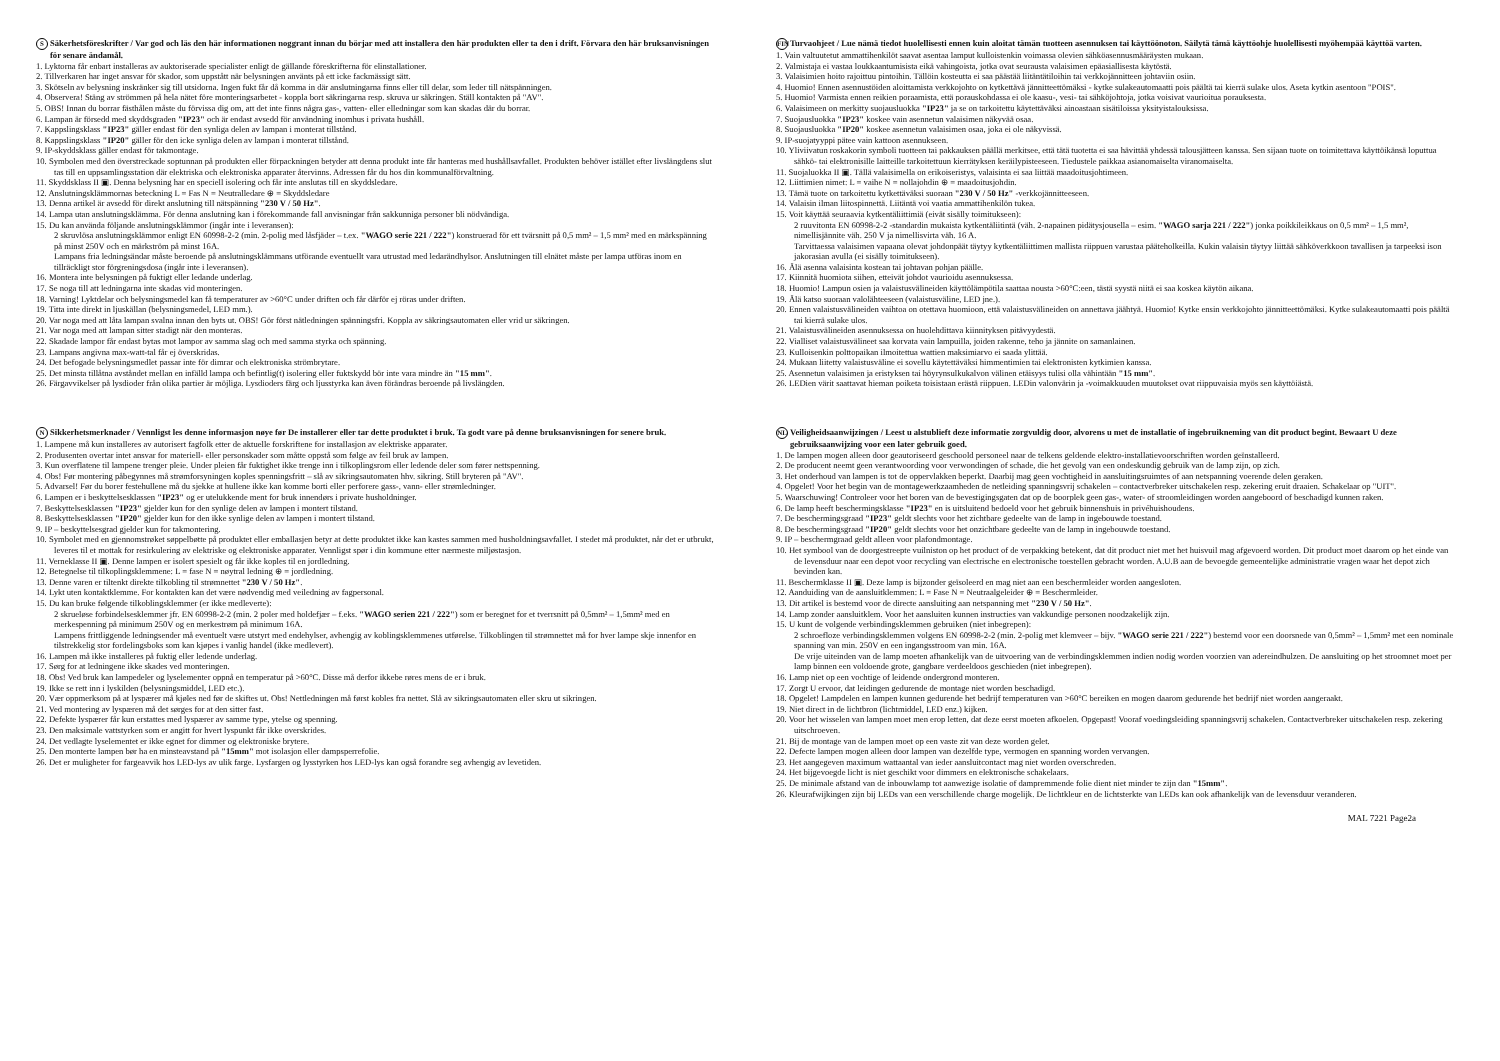S Säkerhetsföreskrifter / Var god och läs den här informationen noggrant innan du börjar med att installera den här produkten eller ta den i drift. Förvara den här bruksanvisningen för senare ändamål.
1. Lyktorna får enbart installeras av auktoriserade specialister enligt de gällande föreskrifterna för elinstallationer.
2. Tillverkaren har inget ansvar för skador, som uppstått när belysningen använts på ett icke fackmässigt sätt.
3. Skötseln av belysning inskränker sig till utsidorna. Ingen fukt får då komma in där anslutningarna finns eller till delar, som leder till nätspänningen.
4. Observera! Stäng av strömmen på hela nätet före monteringsarbetet - koppla bort säkringarna resp. skruva ur säkringen. Ställ kontakten på "AV".
5. OBS! Innan du borrar fästhålen måste du förvissa dig om, att det inte finns några gas-, vatten- eller elledningar som kan skadas där du borrar.
6. Lampan är försedd med skyddsgraden "IP23" och är endast avsedd för användning inomhus i privata hushåll.
7. Kappslingsklass "IP23" gäller endast för den synliga delen av lampan i monterat tillstånd.
8. Kappslingsklass "IP20" gäller för den icke synliga delen av lampan i monterat tillstånd.
9. IP-skyddsklass gäller endast för takmontage.
10. Symbolen med den överstreckade soptunnan på produkten eller förpackningen betyder att denna produkt inte får hanteras med hushållsavfallet. Produkten behöver istället efter livslängdens slut tas till en uppsamlingsstation där elektriska och elektroniska apparater återvinns. Adressen får du hos din kommunalförvaltning.
11. Skyddsklass II ▣. Denna belysning har en speciell isolering och får inte anslutas till en skyddsledare.
12. Anslutningsklämmornas beteckning L = Fas N = Neutralledare ⊕ = Skyddsledare
13. Denna artikel är avsedd för direkt anslutning till nätspänning "230 V / 50 Hz".
14. Lampa utan anslutningsklämma. För denna anslutning kan i förekommande fall anvisningar från sakkunniga personer bli nödvändiga.
15. Du kan använda följande anslutningsklämmor (ingår inte i leveransen):
2 skruvlösa anslutningsklämmor enligt EN 60998-2-2 (min. 2-polig med låsfjäder – t.ex. "WAGO serie 221 / 222") konstruerad för ett tvärsnitt på 0,5 mm² – 1,5 mm² med en märkspänning på minst 250V och en märkström på minst 16A.
Lampans fria ledningsändar måste beroende på anslutningsklämmans utförande eventuellt vara utrustad med ledarändhylsor. Anslutningen till elnätet måste per lampa utföras inom en tillräckligt stor förgreningsdosa (ingår inte i leveransen).
16. Montera inte belysningen på fuktigt eller ledande underlag.
17. Se noga till att ledningarna inte skadas vid monteringen.
18. Varning! Lyktdelar och belysningsmedel kan få temperaturer av >60°C under driften och får därför ej röras under driften.
19. Titta inte direkt in ljuskällan (belysningsmedel, LED mm.).
20. Var noga med att låta lampan svalna innan den byts ut. OBS! Gör först nätledningen spänningsfri. Koppla av säkringsautomaten eller vrid ur säkringen.
21. Var noga med att lampan sitter stadigt när den monteras.
22. Skadade lampor får endast bytas mot lampor av samma slag och med samma styrka och spänning.
23. Lampans angivna max-watt-tal får ej överskridas.
24. Det befogade belysningsmedlet passar inte för dimrar och elektroniska strömbrytare.
25. Det minsta tillåtna avståndet mellan en infälld lampa och befintlig(t) isolering eller fuktskydd bör inte vara mindre än "15 mm".
26. Färgavvikelser på lysdioder från olika partier är möjliga. Lysdioders färg och ljusstyrka kan även förändras beroende på livslängden.
N Sikkerhetsmerknader / Vennligst les denne informasjon nøye før De installerer eller tar dette produktet i bruk. Ta godt vare på denne bruksanvisningen for senere bruk.
1. Lampene må kun installeres av autorisert fagfolk etter de aktuelle forskriftene for installasjon av elektriske apparater.
2. Produsenten overtar intet ansvar for materiell- eller personskader som måtte oppstå som følge av feil bruk av lampen.
3. Kun overflatene til lampene trenger pleie. Under pleien får fuktighet ikke trenge inn i tilkoplingsrom eller ledende deler som fører nettspenning.
4. Obs! Før montering påbegynnes må strømforsyningen koples spenningsfritt – slå av sikringsautomaten hhv. sikring. Still bryteren på "AV".
5. Advarsel! Før du borer festehullene må du sjekke at hullene ikke kan komme borti eller perforere gass-, vann- eller strømledninger.
6. Lampen er i beskyttelsesklassen "IP23" og er utelukkende ment for bruk innendørs i private husholdninger.
7. Beskyttelsesklassen "IP23" gjelder kun for den synlige delen av lampen i montert tilstand.
8. Beskyttelsesklassen "IP20" gjelder kun for den ikke synlige delen av lampen i montert tilstand.
9. IP – beskyttelsesgrad gjelder kun for takmontering.
10. Symbolet med en gjennomstrøket søppelbøtte på produktet eller emballasjen betyr at dette produktet ikke kan kastes sammen med husholdningsavfallet. I stedet må produktet, når det er utbrukt, leveres til et mottak for resirkulering av elektriske og elektroniske apparater. Vennligst spør i din kommune etter nærmeste miljøstasjon.
11. Verneklasse II ▣. Denne lampen er isolert spesielt og får ikke koples til en jordledning.
12. Betegnelse til tilkoplingsklemmene: L = fase N = nøytral ledning ⊕ = jordledning.
13. Denne varen er tiltenkt direkte tilkobling til strømnettet "230 V / 50 Hz".
14. Lykt uten kontaktklemme. For kontakten kan det være nødvendig med veiledning av fagpersonal.
15. Du kan bruke følgende tilkoblingsklemmer (er ikke medleverte):
2 skrueløse forbindelsesklemmer jfr. EN 60998-2-2 (min. 2 poler med holdefjær – f.eks. "WAGO serien 221 / 222") som er beregnet for et tverrsnitt på 0,5mm² – 1,5mm² med en merkespenning på minimum 250V og en merkestrøm på minimum 16A.
Lampens frittliggende ledningsender må eventuelt være utstyrt med endehylser, avhengig av koblingsklemmenes utførelse. Tilkoblingen til strømnettet må for hver lampe skje innenfor en tilstrekkelig stor fordelingsboks som kan kjøpes i vanlig handel (ikke medlevert).
16. Lampen må ikke installeres på fuktig eller ledende underlag.
17. Sørg for at ledningene ikke skades ved monteringen.
18. Obs! Ved bruk kan lampedeler og lyselementer oppnå en temperatur på >60°C. Disse må derfor ikkebe røres mens de er i bruk.
19. Ikke se rett inn i lyskilden (belysningsmiddel, LED etc.).
20. Vær oppmerksom på at lyspærer må kjøles ned før de skiftes ut. Obs! Nettledningen må først kobles fra nettet. Slå av sikringsautomaten eller skru ut sikringen.
21. Ved montering av lyspæren må det sørges for at den sitter fast.
22. Defekte lyspærer får kun erstattes med lyspærer av samme type, ytelse og spenning.
23. Den maksimale vattstyrken som er angitt for hvert lyspunkt får ikke overskrides.
24. Det vedlagte lyselementet er ikke egnet for dimmer og elektroniske brytere.
25. Den monterte lampen bør ha en minsteavstand på "15mm" mot isolasjon eller dampsperrefolie.
26. Det er muligheter for fargeavvik hos LED-lys av ulik farge. Lysfargen og lysstyrken hos LED-lys kan også forandre seg avhengig av levetiden.
FIN Turvaohjeet / Lue nämä tiedot huolellisesti ennen kuin aloitat tämän tuotteen asennuksen tai käyttöönoton. Säilytä tämä käyttöohje huolellisesti myöhempää käyttöä varten.
1. Vain valtuutetut ammattihenkilöt saavat asentaa lamput kulloistenkin voimassa olevien sähköasennusmääräysten mukaan.
2. Valmistaja ei vastaa loukkaantumisista eikä vahingoista, jotka ovat seurausta valaisimen epäasiallisesta käytöstä.
3. Valaisimien hoito rajoittuu pintoihin. Tällöin kosteutta ei saa päästää liitäntätiloihin tai verkkojännitteen johtaviin osiin.
4. Huomio! Ennen asennustöiden aloittamista verkkojohto on kytkettävä jännitteettömäksi - kytke sulakeautomaatti pois päältä tai kierrä sulake ulos. Aseta kytkin asentoon "POIS".
5. Huomio! Varmista ennen reikien poraamista, että porauskohdassa ei ole kaasu-, vesi- tai sähköjohtoja, jotka voisivat vaurioitua porauksesta.
6. Valaisimeen on merkitty suojausluokka "IP23" ja se on tarkoitettu käytettäväksi ainoastaan sisätiloissa yksityistalouksissa.
7. Suojausluokka "IP23" koskee vain asennetun valaisimen näkyvää osaa.
8. Suojausluokka "IP20" koskee asennetun valaisimen osaa, joka ei ole näkyvissä.
9. IP-suojatyyppi pätee vain kattoon asennukseen.
10. Yliviivatun roskakorin symboli tuotteen tai pakkauksen päällä merkitsee, että tätä tuotetta ei saa hävittää yhdessä talousjätteen kanssa. Sen sijaan tuote on toimitettava käyttöikänsä loputtua sähkö- tai elektronisille laitteille tarkoitettuun kierrätyksen keräilypisteeseen. Tiedustele paikkaa asianomaiselta viranomaiselta.
11. Suojaluokka II ▣. Tällä valaisimella on erikoiseristys, valaisinta ei saa liittää maadoitusjohtimeen.
12. Liittimien nimet: L = vaihe N = nollajohdin ⊕ = maadoitusjohdin.
13. Tämä tuote on tarkoitettu kytkettäväksi suoraan "230 V / 50 Hz" -verkkojännitteeseen.
14. Valaisin ilman liitospinnettä. Liitäntä voi vaatia ammattihenkilön tukea.
15. Voit käyttää seuraavia kytkentäliittimiä (eivät sisälly toimitukseen):
2 ruuvitonta EN 60998-2-2 -standardin mukaista kytkentäliitintä (väh. 2-napainen pidätysjousella – esim. "WAGO sarja 221 / 222") jonka poikkileikkaus on 0,5 mm² – 1,5 mm², nimellisjännite väh. 250 V ja nimellisvirta väh. 16 A.
Tarvittaessa valaisimen vapaana olevat johdonpäät täytyy kytkentäliittimen mallista riippuen varustaa pääteholkeilla. Kukin valaisin täytyy liittää sähköverkkoon tavallisen ja tarpeeksi ison jakorasian avulla (ei sisälly toimitukseen).
16. Älä asenna valaisinta kostean tai johtavan pohjan päälle.
17. Kiinnitä huomiota siihen, etteivät johdot vaurioidu asennuksessa.
18. Huomio! Lampun osien ja valaistusvälineiden käyttölämpötila saattaa nousta >60°C:een, tästä syystä niitä ei saa koskea käytön aikana.
19. Älä katso suoraan valolähteeseen (valaistusväline, LED jne.).
20. Ennen valaistusvälineiden vaihtoa on otettava huomioon, että valaistusvälineiden on annettava jäähtyä. Huomio! Kytke ensin verkkojohto jännitteettömäksi. Kytke sulakeautomaatti pois päältä tai kierrä sulake ulos.
21. Valaistusvälineiden asennuksessa on huolehdittava kiinnityksen pitävyydestä.
22. Vialliset valaistusvälineet saa korvata vain lampuilla, joiden rakenne, teho ja jännite on samanlainen.
23. Kulloisenkin polttopaikan ilmoitettua wattien maksimiarvo ei saada ylittää.
24. Mukaan liitetty valaistusväline ei sovellu käytettäväksi himmentimien tai elektronisten kytkimien kanssa.
25. Asennetun valaisimen ja eristyksen tai höyrynsulkukalvon välinen etäisyys tulisi olla vähintään "15 mm".
26. LEDien värit saattavat hieman poiketa toisistaan erästä riippuen. LEDin valonvärin ja -voimakkuuden muutokset ovat riippuvaisia myös sen käyttöiästä.
NL Veiligheidsaanwijzingen / Leest u alstublieft deze informatie zorgvuldig door, alvorens u met de installatie of ingebruikneming van dit product begint. Bewaart U deze gebruiksaanwijzing voor een later gebruik goed.
1. De lampen mogen alleen door geautoriseerd geschoold personeel naar de telkens geldende elektro-installatievoorschriften worden geïnstalleerd.
2. De producent neemt geen verantwoording voor verwondingen of schade, die het gevolg van een ondeskundig gebruik van de lamp zijn, op zich.
3. Het onderhoud van lampen is tot de oppervlakken beperkt. Daarbij mag geen vochtigheid in aansluitingsruimtes of aan netspanning voerende delen geraken.
4. Opgelet! Voor het begin van de montagewerkzaamheden de netleiding spanningsvrij schakelen – contactverbreker uitschakelen resp. zekering eruit draaien. Schakelaar op "UIT".
5. Waarschuwing! Controleer voor het boren van de bevestigingsgaten dat op de boorplek geen gas-, water- of stroomleidingen worden aangeboord of beschadigd kunnen raken.
6. De lamp heeft beschermingsklasse "IP23" en is uitsluitend bedoeld voor het gebruik binnenshuis in privéhuishoudens.
7. De beschermingsgraad "IP23" geldt slechts voor het zichtbare gedeelte van de lamp in ingebouwde toestand.
8. De beschermingsgraad "IP20" geldt slechts voor het onzichtbare gedeelte van de lamp in ingebouwde toestand.
9. IP – beschermgraad geldt alleen voor plafondmontage.
10. Het symbool van de doorgestreepte vuilniston op het product of de verpakking betekent, dat dit product niet met het huisvuil mag afgevoerd worden. Dit product moet daarom op het einde van de levensduur naar een depot voor recycling van electrische en electronische toestellen gebracht worden. A.U.B aan de bevoegde gemeentelijke administratie vragen waar het depot zich bevinden kan.
11. Beschermklasse II ▣. Deze lamp is bijzonder geïsoleerd en mag niet aan een beschermleider worden aangesloten.
12. Aanduiding van de aansluitklemmen: L = Fase N = Neutraalgeleider ⊕ = Beschermleider.
13. Dit artikel is bestemd voor de directe aansluiting aan netspanning met "230 V / 50 Hz".
14. Lamp zonder aansluitklem. Voor het aansluiten kunnen instructies van vakkundige personen noodzakelijk zijn.
15. U kunt de volgende verbindingsklemmen gebruiken (niet inbegrepen):
2 schroefloze verbindingsklemmen volgens EN 60998-2-2 (min. 2-polig met klemveer – bijv. "WAGO serie 221 / 222") bestemd voor een doorsnede van 0,5mm² – 1,5mm² met een nominale spanning van min. 250V en een ingangsstroom van min. 16A.
De vrije uiteinden van de lamp moeten afhankelijk van de uitvoering van de verbindingsklemmen indien nodig worden voorzien van adereindhulzen. De aansluiting op het stroomnet moet per lamp binnen een voldoende grote, gangbare verdeeldoos geschieden (niet inbegrepen).
16. Lamp niet op een vochtige of leidende ondergrond monteren.
17. Zorgt U ervoor, dat leidingen gedurende de montage niet worden beschadigd.
18. Opgelet! Lampdelen en lampen kunnen gedurende het bedrijf temperaturen van >60°C bereiken en mogen daarom gedurende het bedrijf niet worden aangeraakt.
19. Niet direct in de lichtbron (lichtmiddel, LED enz.) kijken.
20. Voor het wisselen van lampen moet men erop letten, dat deze eerst moeten afkoelen. Opgepast! Vooraf voedingsleiding spanningsvrij schakelen. Contactverbreker uitschakelen resp. zekering uitschroeven.
21. Bij de montage van de lampen moet op een vaste zit van deze worden gelet.
22. Defecte lampen mogen alleen door lampen van dezelfde type, vermogen en spanning worden vervangen.
23. Het aangegeven maximum wattaantal van ieder aansluitcontact mag niet worden overschreden.
24. Het bijgevoegde licht is niet geschikt voor dimmers en elektronische schakelaars.
25. De minimale afstand van de inbouwlamp tot aanwezige isolatie of dampremmende folie dient niet minder te zijn dan "15mm".
26. Kleurafwijkingen zijn bij LEDs van een verschillende charge mogelijk. De lichtkleur en de lichtsterkte van LEDs kan ook afhankelijk van de levensduur veranderen.
MAL 7221 Page2a